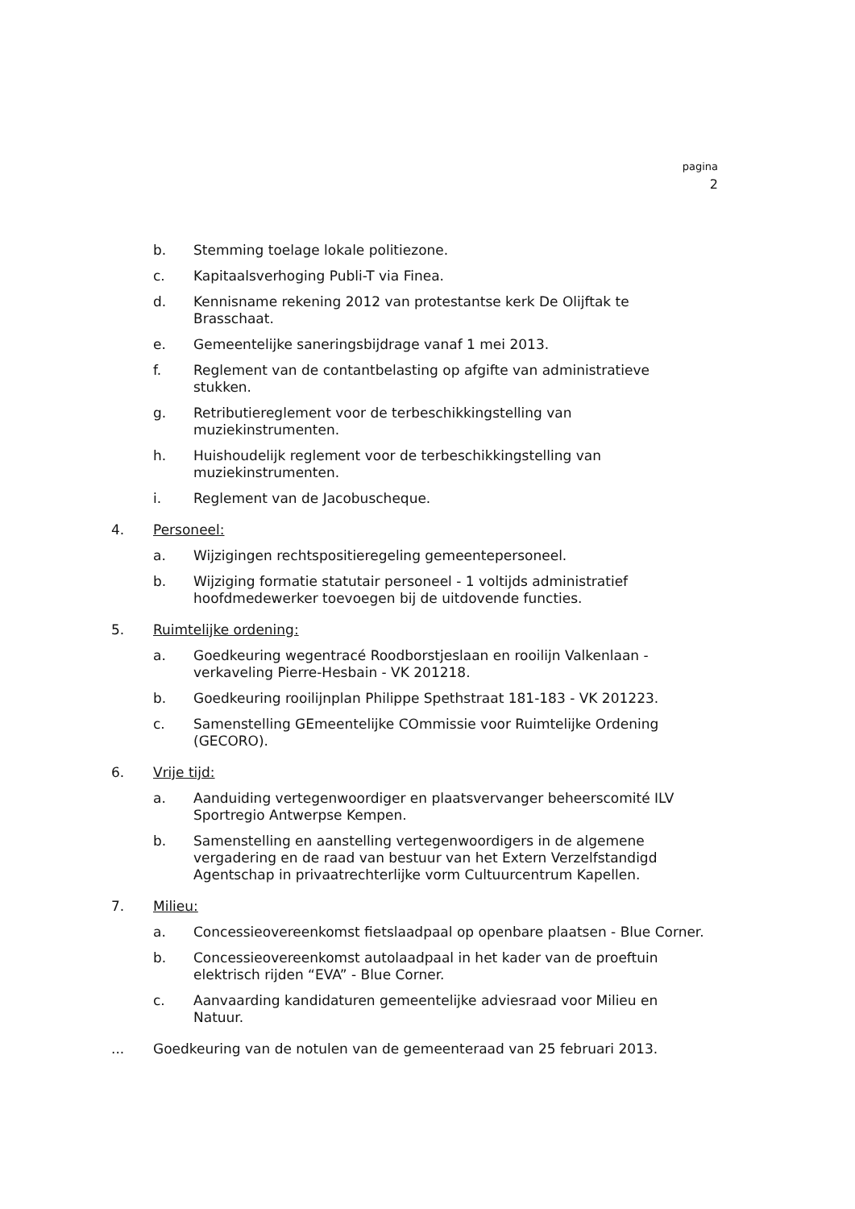pagina
2
b. Stemming toelage lokale politiezone.
c. Kapitaalsverhoging Publi-T via Finea.
d. Kennisname rekening 2012 van protestantse kerk De Olijftak te Brasschaat.
e. Gemeentelijke saneringsbijdrage vanaf 1 mei 2013.
f. Reglement van de contantbelasting op afgifte van administratieve stukken.
g. Retributiereglement voor de terbeschikkingstelling van muziekinstrumenten.
h. Huishoudelijk reglement voor de terbeschikkingstelling van muziekinstrumenten.
i. Reglement van de Jacobuscheque.
4. Personeel:
a. Wijzigingen rechtspositieregeling gemeentepersoneel.
b. Wijziging formatie statutair personeel - 1 voltijds administratief hoofdmedewerker toevoegen bij de uitdovende functies.
5. Ruimtelijke ordening:
a. Goedkeuring wegentracé Roodborstjeslaan en rooilijn Valkenlaan - verkaveling Pierre-Hesbain - VK 201218.
b. Goedkeuring rooilijnplan Philippe Spethstraat 181-183 - VK 201223.
c. Samenstelling GEmeentelijke COmmissie voor Ruimtelijke Ordening (GECORO).
6. Vrije tijd:
a. Aanduiding vertegenwoordiger en plaatsvervanger beheerscomité ILV Sportregio Antwerpse Kempen.
b. Samenstelling en aanstelling vertegenwoordigers in de algemene vergadering en de raad van bestuur van het Extern Verzelfstandigd Agentschap in privaatrechterlijke vorm Cultuurcentrum Kapellen.
7. Milieu:
a. Concessieovereenkomst fietslaadpaal op openbare plaatsen - Blue Corner.
b. Concessieovereenkomst autolaadpaal in het kader van de proeftuin elektrisch rijden “EVA” - Blue Corner.
c. Aanvaarding kandidaturen gemeentelijke adviesraad voor Milieu en Natuur.
... Goedkeuring van de notulen van de gemeenteraad van 25 februari 2013.